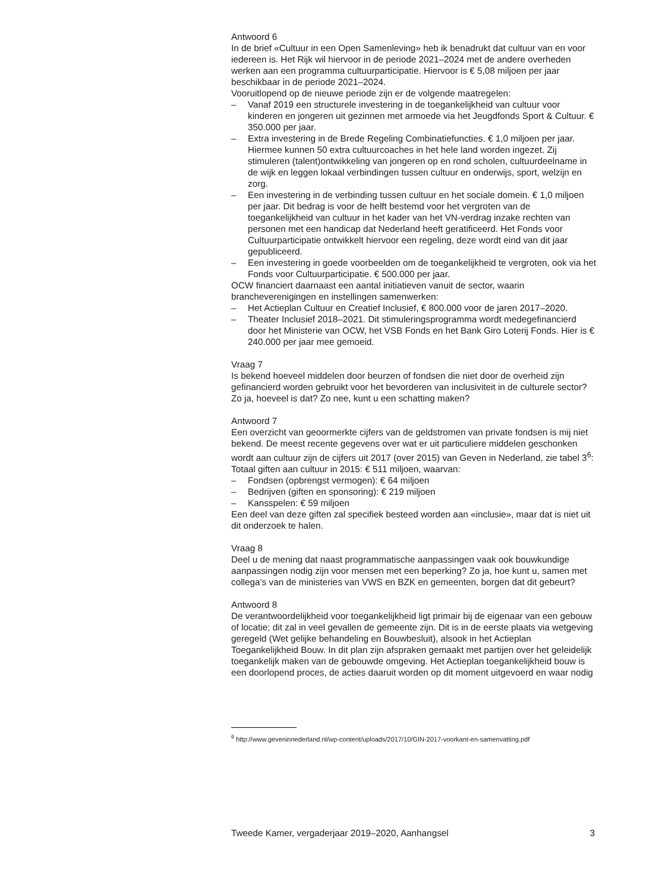Antwoord 6
In de brief «Cultuur in een Open Samenleving» heb ik benadrukt dat cultuur van en voor iedereen is. Het Rijk wil hiervoor in de periode 2021–2024 met de andere overheden werken aan een programma cultuurparticipatie. Hiervoor is € 5,08 miljoen per jaar beschikbaar in de periode 2021–2024.
Vooruitlopend op de nieuwe periode zijn er de volgende maatregelen:
– Vanaf 2019 een structurele investering in de toegankelijkheid van cultuur voor kinderen en jongeren uit gezinnen met armoede via het Jeugdfonds Sport & Cultuur. € 350.000 per jaar.
– Extra investering in de Brede Regeling Combinatiefuncties. € 1,0 miljoen per jaar. Hiermee kunnen 50 extra cultuurcoaches in het hele land worden ingezet. Zij stimuleren (talent)ontwikkeling van jongeren op en rond scholen, cultuurdeelname in de wijk en leggen lokaal verbindingen tussen cultuur en onderwijs, sport, welzijn en zorg.
– Een investering in de verbinding tussen cultuur en het sociale domein. € 1,0 miljoen per jaar. Dit bedrag is voor de helft bestemd voor het vergroten van de toegankelijkheid van cultuur in het kader van het VN-verdrag inzake rechten van personen met een handicap dat Nederland heeft geratificeerd. Het Fonds voor Cultuurparticipatie ontwikkelt hiervoor een regeling, deze wordt eind van dit jaar gepubliceerd.
– Een investering in goede voorbeelden om de toegankelijkheid te vergroten, ook via het Fonds voor Cultuurparticipatie. € 500.000 per jaar.
OCW financiert daarnaast een aantal initiatieven vanuit de sector, waarin brancheverenigingen en instellingen samenwerken:
– Het Actieplan Cultuur en Creatief Inclusief, € 800.000 voor de jaren 2017–2020.
– Theater Inclusief 2018–2021. Dit stimuleringsprogramma wordt medegefinancierd door het Ministerie van OCW, het VSB Fonds en het Bank Giro Loterij Fonds. Hier is € 240.000 per jaar mee gemoeid.
Vraag 7
Is bekend hoeveel middelen door beurzen of fondsen die niet door de overheid zijn gefinancierd worden gebruikt voor het bevorderen van inclusiviteit in de culturele sector? Zo ja, hoeveel is dat? Zo nee, kunt u een schatting maken?
Antwoord 7
Een overzicht van geoormerkte cijfers van de geldstromen van private fondsen is mij niet bekend. De meest recente gegevens over wat er uit particuliere middelen geschonken wordt aan cultuur zijn de cijfers uit 2017 (over 2015) van Geven in Nederland, zie tabel 3<sup>6</sup>:
Totaal giften aan cultuur in 2015: € 511 miljoen, waarvan:
– Fondsen (opbrengst vermogen): € 64 miljoen
– Bedrijven (giften en sponsoring): € 219 miljoen
– Kansspelen: € 59 miljoen
Een deel van deze giften zal specifiek besteed worden aan «inclusie», maar dat is niet uit dit onderzoek te halen.
Vraag 8
Deel u de mening dat naast programmatische aanpassingen vaak ook bouwkundige aanpassingen nodig zijn voor mensen met een beperking? Zo ja, hoe kunt u, samen met collega’s van de ministeries van VWS en BZK en gemeenten, borgen dat dit gebeurt?
Antwoord 8
De verantwoordelijkheid voor toegankelijkheid ligt primair bij de eigenaar van een gebouw of locatie; dit zal in veel gevallen de gemeente zijn. Dit is in de eerste plaats via wetgeving geregeld (Wet gelijke behandeling en Bouwbesluit), alsook in het Actieplan Toegankelijkheid Bouw. In dit plan zijn afspraken gemaakt met partijen over het geleidelijk toegankelijk maken van de gebouwde omgeving. Het Actieplan toegankelijkheid bouw is een doorlopend proces, de acties daaruit worden op dit moment uitgevoerd en waar nodig
<sup>6</sup> http://www.geveninnederland.nl/wp-content/uploads/2017/10/GIN-2017-voorkant-en-samenvatting.pdf
Tweede Kamer, vergaderjaar 2019–2020, Aanhangsel 3